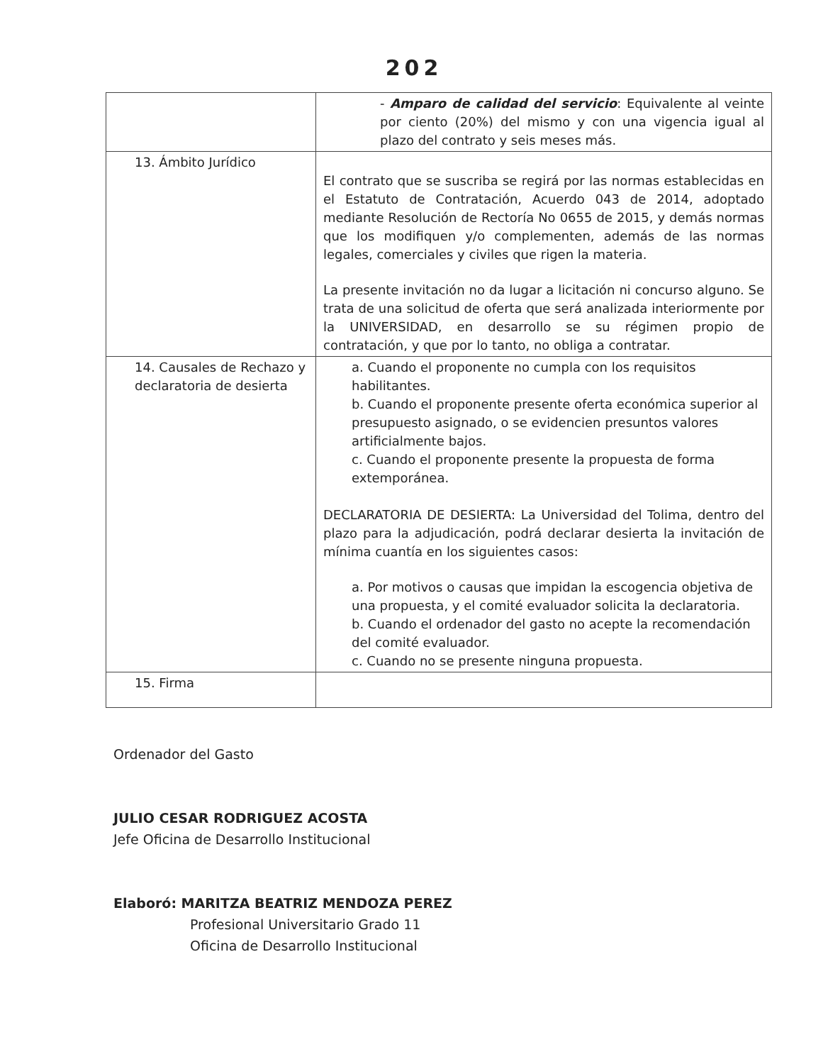202
| | - Amparo de calidad del servicio : Equivalente al veinte por ciento (20%) del mismo y con una vigencia igual al plazo del contrato y seis meses más. |
| 13. Ámbito Jurídico | El contrato que se suscriba se regirá por las normas establecidas en el Estatuto de Contratación, Acuerdo 043 de 2014, adoptado mediante Resolución de Rectoría No 0655 de 2015, y demás normas que los modifiquen y/o complementen, además de las normas legales, comerciales y civiles que rigen la materia. La presente invitación no da lugar a licitación ni concurso alguno. Se trata de una solicitud de oferta que será analizada interiormente por la UNIVERSIDAD, en desarrollo se su régimen propio de contratación, y que por lo tanto, no obliga a contratar. |
| 14. Causales de Rechazo y declaratoria de desierta | a. Cuando el proponente no cumpla con los requisitos habilitantes. b. Cuando el proponente presente oferta económica superior al presupuesto asignado, o se evidencien presuntos valores artificialmente bajos. c. Cuando el proponente presente la propuesta de forma extemporánea. DECLARATORIA DE DESIERTA: La Universidad del Tolima, dentro del plazo para la adjudicación, podrá declarar desierta la invitación de mínima cuantía en los siguientes casos: a. Por motivos o causas que impidan la escogencia objetiva de una propuesta, y el comité evaluador solicita la declaratoria. b. Cuando el ordenador del gasto no acepte la recomendación del comité evaluador. c. Cuando no se presente ninguna propuesta. |
| 15. Firma | |
Ordenador del Gasto
JULIO CESAR RODRIGUEZ ACOSTA
Jefe Oficina de Desarrollo Institucional
Elaboró: MARITZA BEATRIZ MENDOZA PEREZ
Profesional Universitario Grado 11
Oficina de Desarrollo Institucional